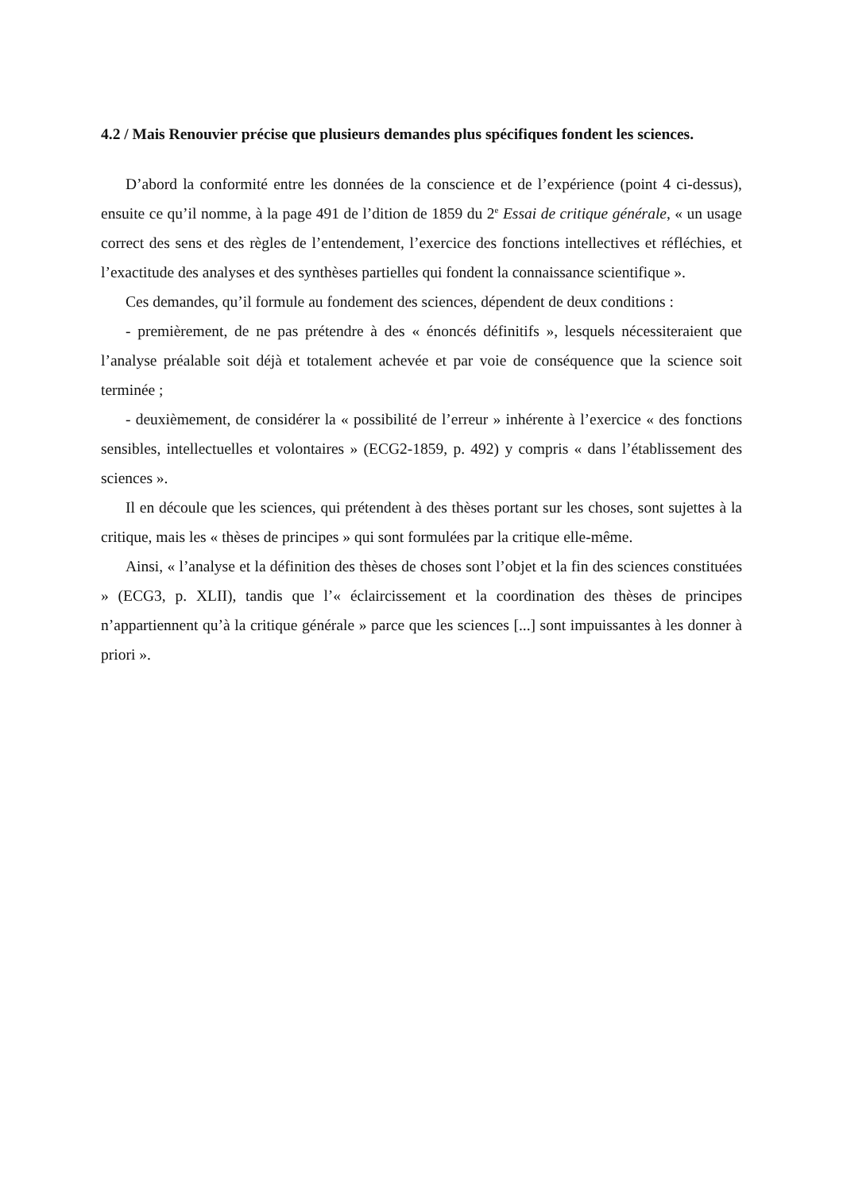4.2 / Mais Renouvier précise que plusieurs demandes plus spécifiques fondent les sciences.
D’abord la conformité entre les données de la conscience et de l’expérience (point 4 ci-dessus), ensuite ce qu’il nomme, à la page 491 de l’dition de 1859 du 2<sup>e</sup> Essai de critique générale, « un usage correct des sens et des règles de l’entendement, l’exercice des fonctions intellectives et réfléchies, et l’exactitude des analyses et des synthèses partielles qui fondent la connaissance scientifique ».
Ces demandes, qu’il formule au fondement des sciences, dépendent de deux conditions :
- premièrement, de ne pas prétendre à des « énoncés définitifs », lesquels nécessiteraient que l’analyse préalable soit déjà et totalement achevée et par voie de conséquence que la science soit terminée ;
- deuxièmement, de considérer la « possibilité de l’erreur » inhérente à l’exercice « des fonctions sensibles, intellectuelles et volontaires » (ECG2-1859, p. 492) y compris « dans l’établissement des sciences ».
Il en découle que les sciences, qui prétendent à des thèses portant sur les choses, sont sujettes à la critique, mais les « thèses de principes » qui sont formulées par la critique elle-même.
Ainsi, « l’analyse et la définition des thèses de choses sont l’objet et la fin des sciences constituées » (ECG3, p. XLII), tandis que l’« éclaircissement et la coordination des thèses de principes n’appartiennent qu’à la critique générale » parce que les sciences [...] sont impuissantes à les donner à priori ».